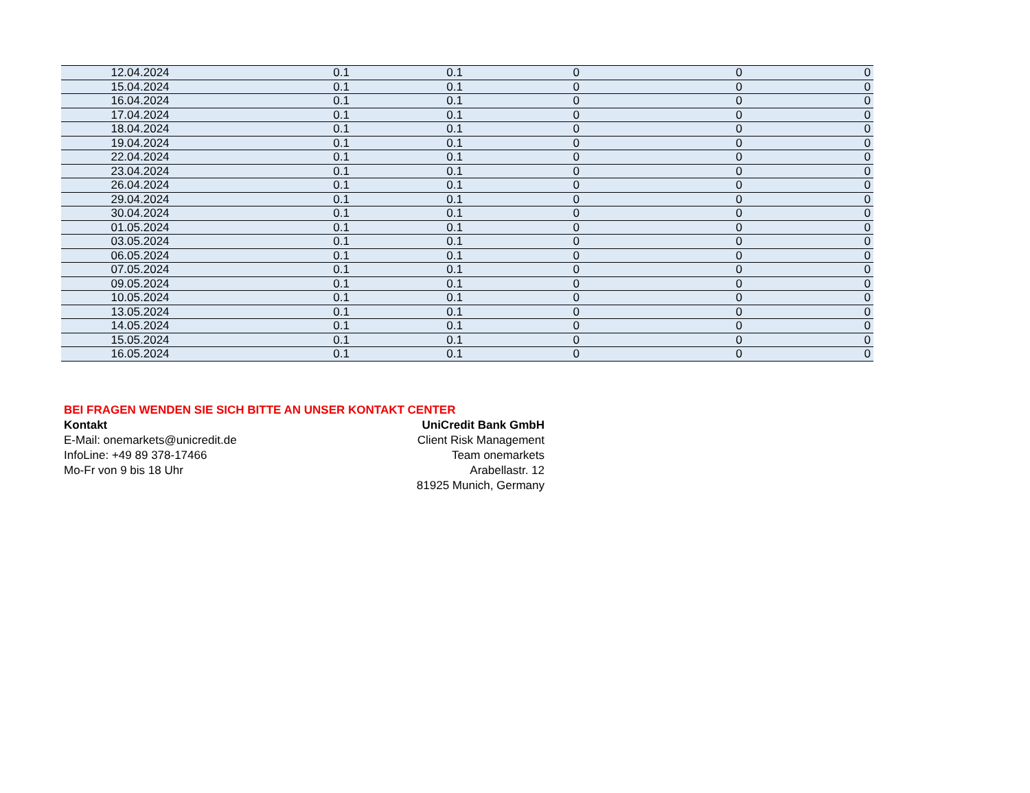| 12.04.2024 | 0.1 | 0.1 | 0 | 0 | 0 |
| 15.04.2024 | 0.1 | 0.1 | 0 | 0 | 0 |
| 16.04.2024 | 0.1 | 0.1 | 0 | 0 | 0 |
| 17.04.2024 | 0.1 | 0.1 | 0 | 0 | 0 |
| 18.04.2024 | 0.1 | 0.1 | 0 | 0 | 0 |
| 19.04.2024 | 0.1 | 0.1 | 0 | 0 | 0 |
| 22.04.2024 | 0.1 | 0.1 | 0 | 0 | 0 |
| 23.04.2024 | 0.1 | 0.1 | 0 | 0 | 0 |
| 26.04.2024 | 0.1 | 0.1 | 0 | 0 | 0 |
| 29.04.2024 | 0.1 | 0.1 | 0 | 0 | 0 |
| 30.04.2024 | 0.1 | 0.1 | 0 | 0 | 0 |
| 01.05.2024 | 0.1 | 0.1 | 0 | 0 | 0 |
| 03.05.2024 | 0.1 | 0.1 | 0 | 0 | 0 |
| 06.05.2024 | 0.1 | 0.1 | 0 | 0 | 0 |
| 07.05.2024 | 0.1 | 0.1 | 0 | 0 | 0 |
| 09.05.2024 | 0.1 | 0.1 | 0 | 0 | 0 |
| 10.05.2024 | 0.1 | 0.1 | 0 | 0 | 0 |
| 13.05.2024 | 0.1 | 0.1 | 0 | 0 | 0 |
| 14.05.2024 | 0.1 | 0.1 | 0 | 0 | 0 |
| 15.05.2024 | 0.1 | 0.1 | 0 | 0 | 0 |
| 16.05.2024 | 0.1 | 0.1 | 0 | 0 | 0 |
BEI FRAGEN WENDEN SIE SICH BITTE AN UNSER KONTAKT CENTER
Kontakt
E-Mail: onemarkets@unicredit.de
InfoLine: +49 89 378-17466
Mo-Fr von 9 bis 18 Uhr
UniCredit Bank GmbH
Client Risk Management
Team onemarkets
Arabellastr. 12
81925 Munich, Germany